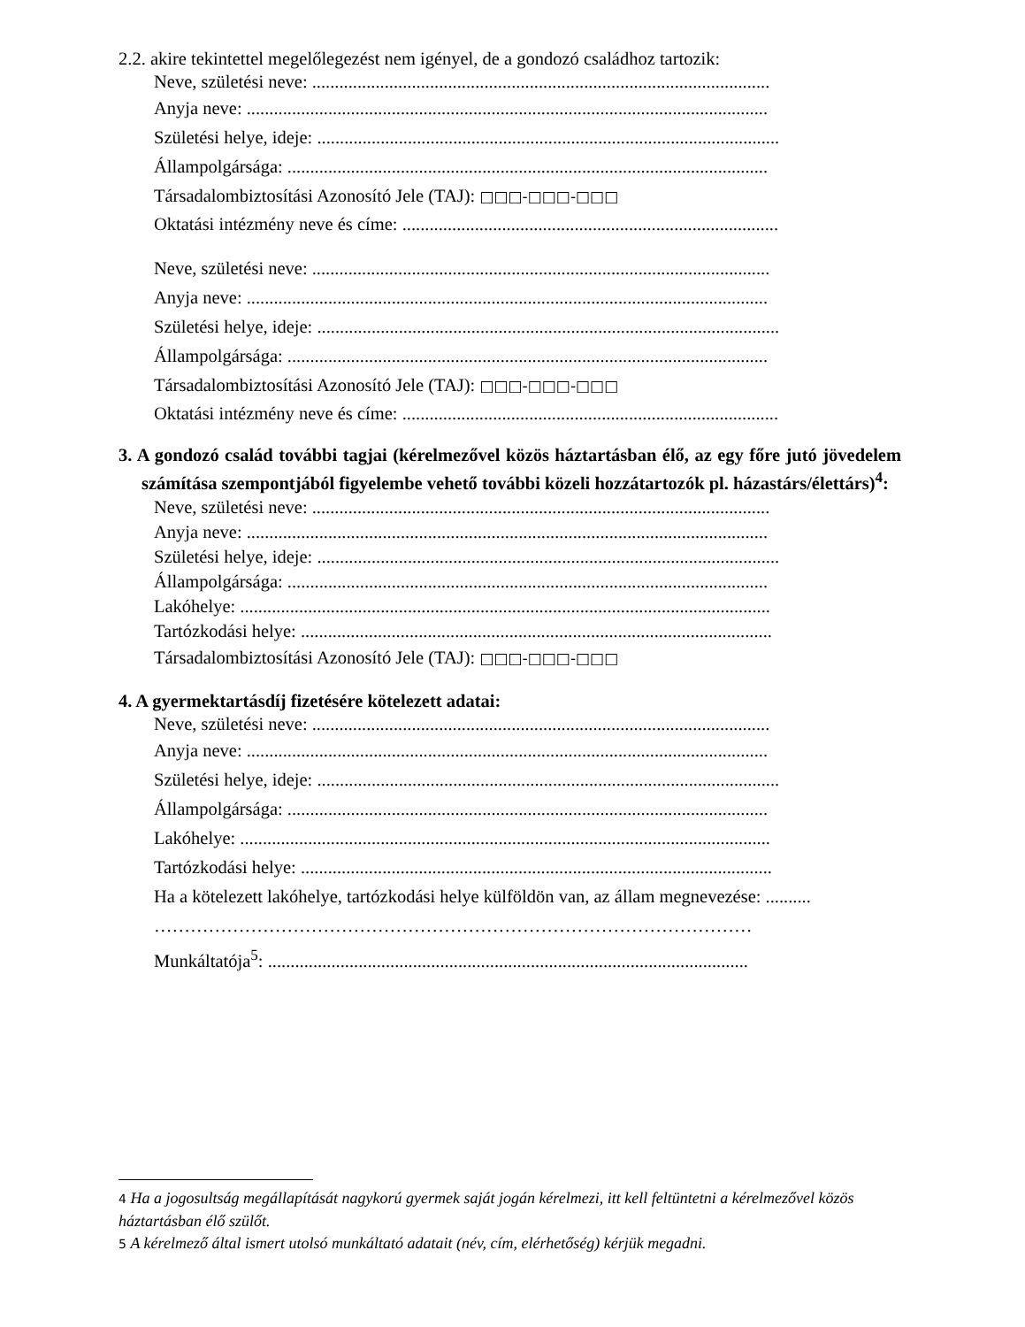2.2. akire tekintettel megelőlegezést nem igényel, de a gondozó családhoz tartozik:
Neve, születési neve: .....................................................................................................
Anyja neve: ...................................................................................................................
Születési helye, ideje: ......................................................................................................
Állampolgársága: ..........................................................................................................
Társadalombiztosítási Azonosító Jele (TAJ): □□□-□□□-□□□
Oktatási intézmény neve és címe: ...................................................................................
Neve, születési neve: .....................................................................................................
Anyja neve: ...................................................................................................................
Születési helye, ideje: ......................................................................................................
Állampolgársága: ..........................................................................................................
Társadalombiztosítási Azonosító Jele (TAJ): □□□-□□□-□□□
Oktatási intézmény neve és címe: ...................................................................................
3. A gondozó család további tagjai (kérelmezővel közös háztartásban élő, az egy főre jutó jövedelem számítása szempontjából figyelembe vehető további közeli hozzátartozók pl. házastárs/élettárs)<sup>4</sup>:
Neve, születési neve: .....................................................................................................
Anyja neve: ...................................................................................................................
Születési helye, ideje: ......................................................................................................
Állampolgársága: ..........................................................................................................
Lakóhelye: .....................................................................................................................
Tartózkodási helye: ........................................................................................................
Társadalombiztosítási Azonosító Jele (TAJ): □□□-□□□-□□□
4. A gyermektartásdíj fizetésére kötelezett adatai:
Neve, születési neve: .....................................................................................................
Anyja neve: ...................................................................................................................
Születési helye, ideje: ......................................................................................................
Állampolgársága: ..........................................................................................................
Lakóhelye: .....................................................................................................................
Tartózkodási helye: ........................................................................................................
Ha a kötelezett lakóhelye, tartózkodási helye külföldön van, az állam megnevezése: ..........
………………………………………………………………………………………
Munkáltatója<sup>5</sup>: ..........................................................................................................
4 Ha a jogosultság megállapítását nagykorú gyermek saját jogán kérelmezi, itt kell feltüntetni a kérelmezővel közös háztartásban élő szülőt.
5 A kérelmező által ismert utolsó munkáltató adatait (név, cím, elérhetőség) kérjük megadni.